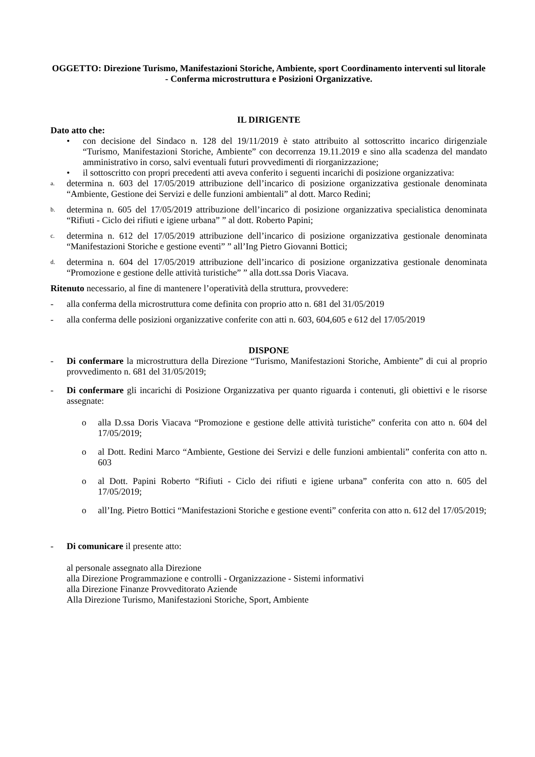OGGETTO: Direzione Turismo, Manifestazioni Storiche, Ambiente, sport Coordinamento interventi sul litorale - Conferma microstruttura e Posizioni Organizzative.
IL DIRIGENTE
Dato atto che:
• con decisione del Sindaco n. 128 del 19/11/2019 è stato attribuito al sottoscritto incarico dirigenziale “Turismo, Manifestazioni Storiche, Ambiente” con decorrenza 19.11.2019 e sino alla scadenza del mandato amministrativo in corso, salvi eventuali futuri provvedimenti di riorganizzazione;
• il sottoscritto con propri precedenti atti aveva conferito i seguenti incarichi di posizione organizzativa:
a.
determina n. 603 del 17/05/2019 attribuzione dell’incarico di posizione organizzativa gestionale denominata “Ambiente, Gestione dei Servizi e delle funzioni ambientali” al dott. Marco Redini;
b.
determina n. 605 del 17/05/2019 attribuzione dell’incarico di posizione organizzativa specialistica denominata “Rifiuti - Ciclo dei rifiuti e igiene urbana” ” al dott. Roberto Papini;
c.
determina n. 612 del 17/05/2019 attribuzione dell’incarico di posizione organizzativa gestionale denominata “Manifestazioni Storiche e gestione eventi” ” all’Ing Pietro Giovanni Bottici;
d.
determina n. 604 del 17/05/2019 attribuzione dell’incarico di posizione organizzativa gestionale denominata “Promozione e gestione delle attività turistiche” ” alla dott.ssa Doris Viacava.
Ritenuto necessario, al fine di mantenere l’operatività della struttura, provvedere:
- alla conferma della microstruttura come definita con proprio atto n. 681 del 31/05/2019
- alla conferma delle posizioni organizzative conferite con atti n. 603, 604,605 e 612 del 17/05/2019
DISPONE
- Di confermare la microstruttura della Direzione “Turismo, Manifestazioni Storiche, Ambiente” di cui al proprio provvedimento n. 681 del 31/05/2019;
- Di confermare gli incarichi di Posizione Organizzativa per quanto riguarda i contenuti, gli obiettivi e le risorse assegnate:
o alla D.ssa Doris Viacava “Promozione e gestione delle attività turistiche” conferita con atto n. 604 del 17/05/2019;
o al Dott. Redini Marco “Ambiente, Gestione dei Servizi e delle funzioni ambientali” conferita con atto n. 603
o al Dott. Papini Roberto “Rifiuti - Ciclo dei rifiuti e igiene urbana” conferita con atto n. 605 del 17/05/2019;
o all’Ing. Pietro Bottici “Manifestazioni Storiche e gestione eventi” conferita con atto n. 612 del 17/05/2019;
- Di comunicare il presente atto:
al personale assegnato alla Direzione
alla Direzione Programmazione e controlli - Organizzazione - Sistemi informativi
alla Direzione Finanze Provveditorato Aziende
Alla Direzione Turismo, Manifestazioni Storiche, Sport, Ambiente